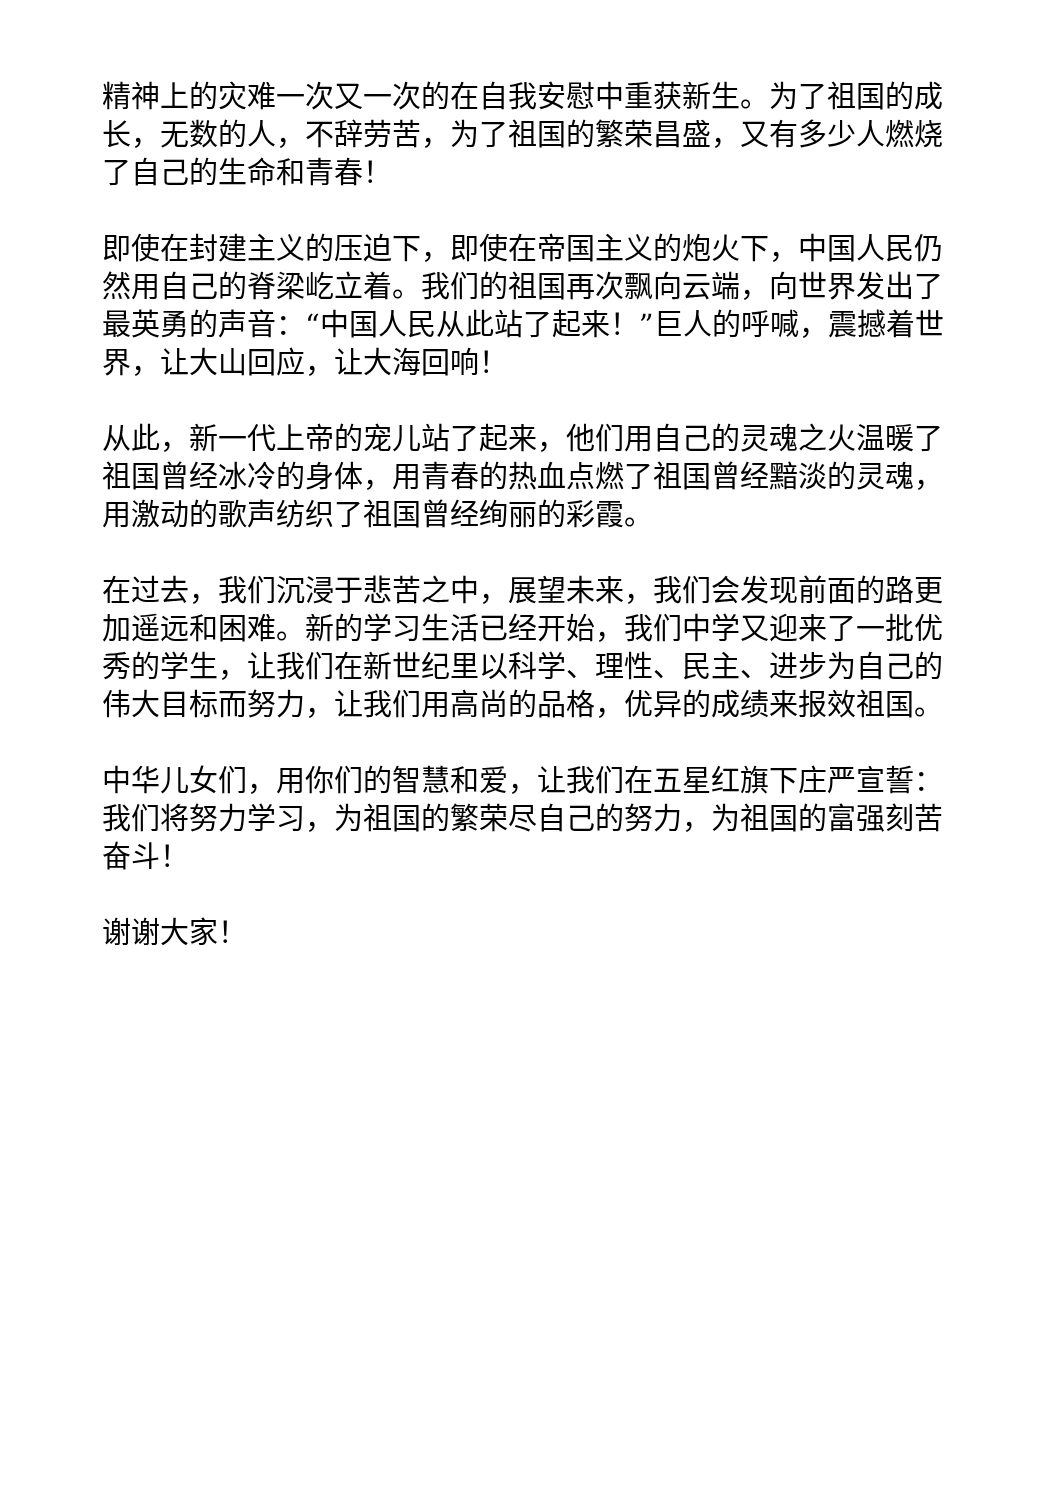精神上的灾难一次又一次的在自我安慰中重获新生。为了祖国的成长，无数的人，不辞劳苦，为了祖国的繁荣昌盛，又有多少人燃烧了自己的生命和青春！
即使在封建主义的压迫下，即使在帝国主义的炮火下，中国人民仍然用自己的脊梁屹立着。我们的祖国再次飘向云端，向世界发出了最英勇的声音：“中国人民从此站了起来！”巨人的呼喊，震撼着世界，让大山回应，让大海回响！
从此，新一代上帝的宠儿站了起来，他们用自己的灵魂之火温暖了祖国曾经冰冷的身体，用青春的热血点燃了祖国曾经黯淡的灵魂，用激动的歌声纺织了祖国曾经绚丽的彩霞。
在过去，我们沉浸于悲苦之中，展望未来，我们会发现前面的路更加遥远和困难。新的学习生活已经开始，我们中学又迎来了一批优秀的学生，让我们在新世纪里以科学、理性、民主、进步为自己的伟大目标而努力，让我们用高尚的品格，优异的成绩来报效祖国。
中华儿女们，用你们的智慧和爱，让我们在五星红旗下庄严宣誓：我们将努力学习，为祖国的繁荣尽自己的努力，为祖国的富强刻苦奋斗！
谢谢大家！